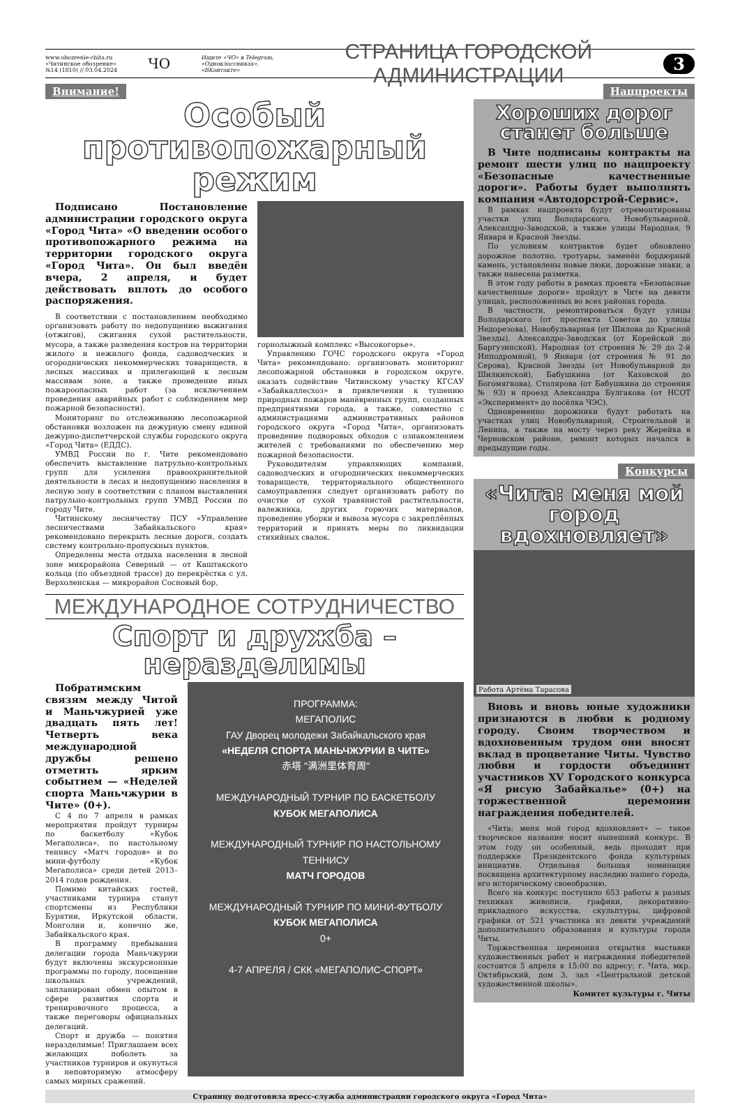www.obozrenie-chita.ru
«Читинское обозрение»
№14 (1810) // 03.04.2024
ЧО
Ищите «ЧО» в Telegram,
«Одноклассниках»,
«ВКонтакте»
СТРАНИЦА ГОРОДСКОЙ АДМИНИСТРАЦИИ
3
Внимание!
Особый
противопожарный режим
Подписано Постановление администрации городского округа «Город Чита» «О введении особого противопожарного режима на территории городского округа «Город Чита». Он был введён вчера, 2 апреля, и будет действовать вплоть до особого распоряжения.
В соответствии с постановлением необходимо организовать работу по недопущению выжигания (отжигов), сжигания сухой растительности, мусора, а также разведения костров на территории жилого и нежилого фонда, садоводческих и огороднических некоммерческих товариществ, в лесных массивах и прилегающей к лесным массивам зоне, а также проведение иных пожароопасных работ (за исключением проведения аварийных работ с соблюдением мер пожарной безопасности).
Мониторинг по отслеживанию лесопожарной обстановки возложен на дежурную смену единой дежурно-диспетчерской службы городского округа «Город Чита» (ЕДДС).
УМВД России по г. Чите рекомендовано обеспечить выставление патрульно-контрольных групп для усиления правоохранительной деятельности в лесах и недопущению населения в лесную зону в соответствии с планом выставления патрульно-контрольных групп УМВД России по городу Чите.
Читинскому лесничеству ПСУ «Управление лесничествами Забайкальского края» рекомендовано перекрыть лесные дороги, создать систему контрольно-пропускных пунктов.
Определены места отдыха населения в лесной зоне микрорайона Северный — от Каштакского кольца (по объездной трассе) до перекрёстка с ул. Верхоленская — микрорайон Сосновый бор,
горнолыжный комплекс «Высокогорье».
Управлению ГОЧС городского округа «Город Чита» рекомендовано: организовать мониторинг лесопожарной обстановки в городском округе, оказать содействие Читинскому участку КГСАУ «Забайкаллесхоз» в привлечении к тушению природных пожаров манёвренных групп, созданных предприятиями города, а также, совместно с администрациями административных районов городского округа «Город Чита», организовать проведение подворовых обходов с ознакомлением жителей с требованиями по обеспечению мер пожарной безопасности.
Руководителям управляющих компаний, садоводческих и огороднических некоммерческих товариществ, территориального общественного самоуправления следует организовать работу по очистке от сухой травянистой растительности, валежника, других горючих материалов, проведение уборки и вывоза мусора с закреплённых территорий и принять меры по ликвидации стихийных свалок.
МЕЖДУНАРОДНОЕ СОТРУДНИЧЕСТВО
Спорт и дружба –
неразделимы
Побратимским связям между Читой и Маньчжурией уже двадцать пять лет! Четверть века международной дружбы решено отметить ярким событием — «Неделей спорта Маньчжурии в Чите» (0+).
С 4 по 7 апреля в рамках мероприятия пройдут турниры по баскетболу «Кубок Мегаполиса», по настольному теннису «Матч городов» и по мини-футболу «Кубок Мегаполиса» среди детей 2013–2014 годов рождения.
Помимо китайских гостей, участниками турнира станут спортсмены из Республики Бурятии, Иркутской области, Монголии и, конечно же, Забайкальского края.
В программу пребывания делегации города Маньчжурии будут включены экскурсионные программы по городу, посещение школьных учреждений, запланирован обмен опытом в сфере развития спорта и тренировочного процесса, а также переговоры официальных делегаций.
Спорт и дружба — понятия неразделимые! Приглашаем всех желающих поболеть за участников турниров и окунуться в неповторимую атмосферу самых мирных сражений.
ПРОГРАММА:
МЕГАПОЛИС
ГАУ Дворец молодежи Забайкальского края
«НЕДЕЛЯ СПОРТА МАНЬЧЖУРИИ В ЧИТЕ»
赤塔 "满洲里体育周"
МЕЖДУНАРОДНЫЙ ТУРНИР ПО БАСКЕТБОЛУ
КУБОК МЕГАПОЛИСА
МЕЖДУНАРОДНЫЙ ТУРНИР ПО НАСТОЛЬНОМУ ТЕННИСУ
МАТЧ ГОРОДОВ
МЕЖДУНАРОДНЫЙ ТУРНИР ПО МИНИ-ФУТБОЛУ
КУБОК МЕГАПОЛИСА
0+
4-7 АПРЕЛЯ / СКК «МЕГАПОЛИС-СПОРТ»
Нацпроекты
Хороших дорог
станет больше
В Чите подписаны контракты на ремонт шести улиц по нацпроекту «Безопасные качественные дороги». Работы будет выполнять компания «Автодорстрой-Сервис».
В рамках нацпроекта будут отремонтированы участки улиц Володарского, Новобульварной, Александро-Заводской, а также улицы Народная, 9 Января и Красной Звезды.
По условиям контрактов будет обновлено дорожное полотно, тротуары, заменён бордюрный камень, установлены новые люки, дорожные знаки, а также нанесена разметка.
В этом году работы в рамках проекта «Безопасные качественные дороги» пройдут в Чите на девяти улицах, расположенных во всех районах города.
В частности, ремонтироваться будут улицы Володарского (от проспекта Советов до улицы Недорезова), Новобульварная (от Шилова до Красной Звезды), Александро-Заводская (от Корейской до Баргузинской), Народная (от строения № 29 до 2-й Ипподромной), 9 Января (от строения № 91 до Серова), Красной Звезды (от Новобульварной до Шилкинской), Бабушкина (от Каховской до Богомягкова), Столярова (от Бабушкина до строения № 93) и проезд Александра Булгакова (от НСОТ «Эксперимент» до посёлка ЧЭС).
Одновременно дорожники будут работать на участках улиц Новобульварной, Строительной и Ленина, а также на мосту через реку Жерейка в Черновском районе, ремонт которых начался в предыдущие годы.
Конкурсы
«Чита: меня мой город вдохновляет»
Работа Артёма Тарасова
Вновь и вновь юные художники признаются в любви к родному городу. Своим творчеством и вдохновенным трудом они вносят вклад в процветание Читы. Чувство любви и гордости объединит участников XV Городского конкурса «Я рисую Забайкалье» (0+) на торжественной церемонии награждения победителей.
«Чита: меня мой город вдохновляет» — такое творческое название носит нынешний конкурс. В этом году он особенный, ведь проходит при поддержке Президентского фонда культурных инициатив. Отдельная большая номинация посвящена архитектурному наследию нашего города, его историческому своеобразию.
Всего на конкурс поступило 653 работы в разных техниках живописи, графики, декоративно-прикладного искусства, скульптуры, цифровой графики от 521 участника из девяти учреждений дополнительного образования и культуры города Читы.
Торжественная церемония открытия выставки художественных работ и награждения победителей состоится 5 апреля в 15:00 по адресу: г. Чита, мкр. Октябрьский, дом 3, зал «Центральной детской художественной школы».
Комитет культуры г. Читы
Страницу подготовила пресс-служба администрации городского округа «Город Чита»